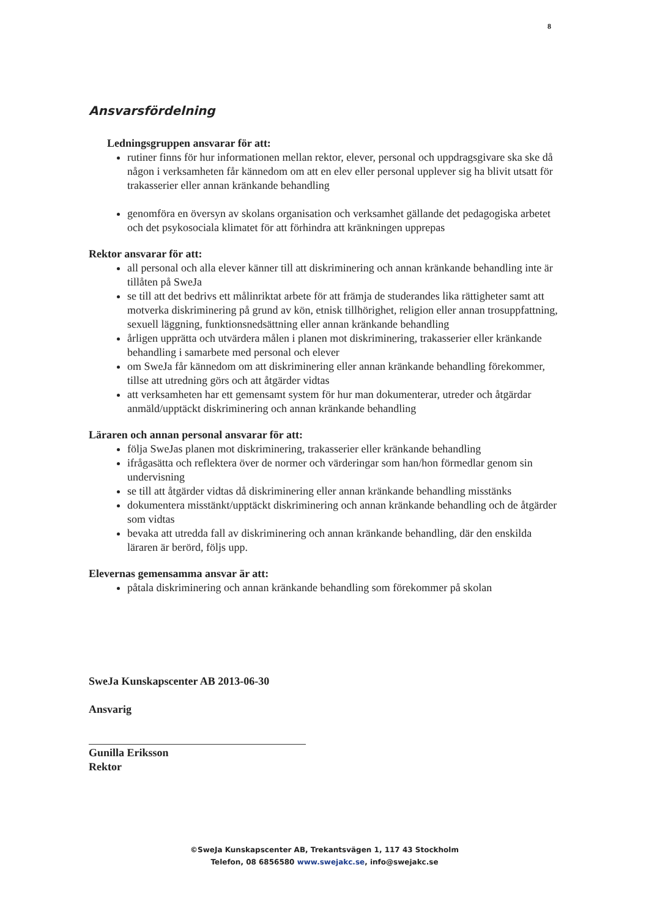8
Ansvarsfördelning
Ledningsgruppen ansvarar för att:
rutiner finns för hur informationen mellan rektor, elever, personal och uppdragsgivare ska ske då någon i verksamheten får kännedom om att en elev eller personal upplever sig ha blivit utsatt för trakasserier eller annan kränkande behandling
genomföra en översyn av skolans organisation och verksamhet gällande det pedagogiska arbetet och det psykosociala klimatet för att förhindra att kränkningen upprepas
Rektor ansvarar för att:
all personal och alla elever känner till att diskriminering och annan kränkande behandling inte är tillåten på SweJa
se till att det bedrivs ett målinriktat arbete för att främja de studerandes lika rättigheter samt att motverka diskriminering på grund av kön, etnisk tillhörighet, religion eller annan trosuppfattning, sexuell läggning, funktionsnedsättning eller annan kränkande behandling
årligen upprätta och utvärdera målen i planen mot diskriminering, trakasserier eller kränkande behandling i samarbete med personal och elever
om SweJa får kännedom om att diskriminering eller annan kränkande behandling förekommer, tillse att utredning görs och att åtgärder vidtas
att verksamheten har ett gemensamt system för hur man dokumenterar, utreder och åtgärdar anmäld/upptäckt diskriminering och annan kränkande behandling
Läraren och annan personal ansvarar för att:
följa SweJas planen mot diskriminering, trakasserier eller kränkande behandling
ifrågasätta och reflektera över de normer och värderingar som han/hon förmedlar genom sin undervisning
se till att åtgärder vidtas då diskriminering eller annan kränkande behandling misstänks
dokumentera misstänkt/upptäckt diskriminering och annan kränkande behandling och de åtgärder som vidtas
bevaka att utredda fall av diskriminering och annan kränkande behandling, där den enskilda läraren är berörd, följs upp.
Elevernas gemensamma ansvar är att:
påtala diskriminering och annan kränkande behandling som förekommer på skolan
SweJa Kunskapscenter AB 2013-06-30
Ansvarig
Gunilla Eriksson
Rektor
©SweJa Kunskapscenter AB, Trekantsvägen 1, 117 43 Stockholm
Telefon, 08 6856580 www.swejakc.se, info@swejakc.se